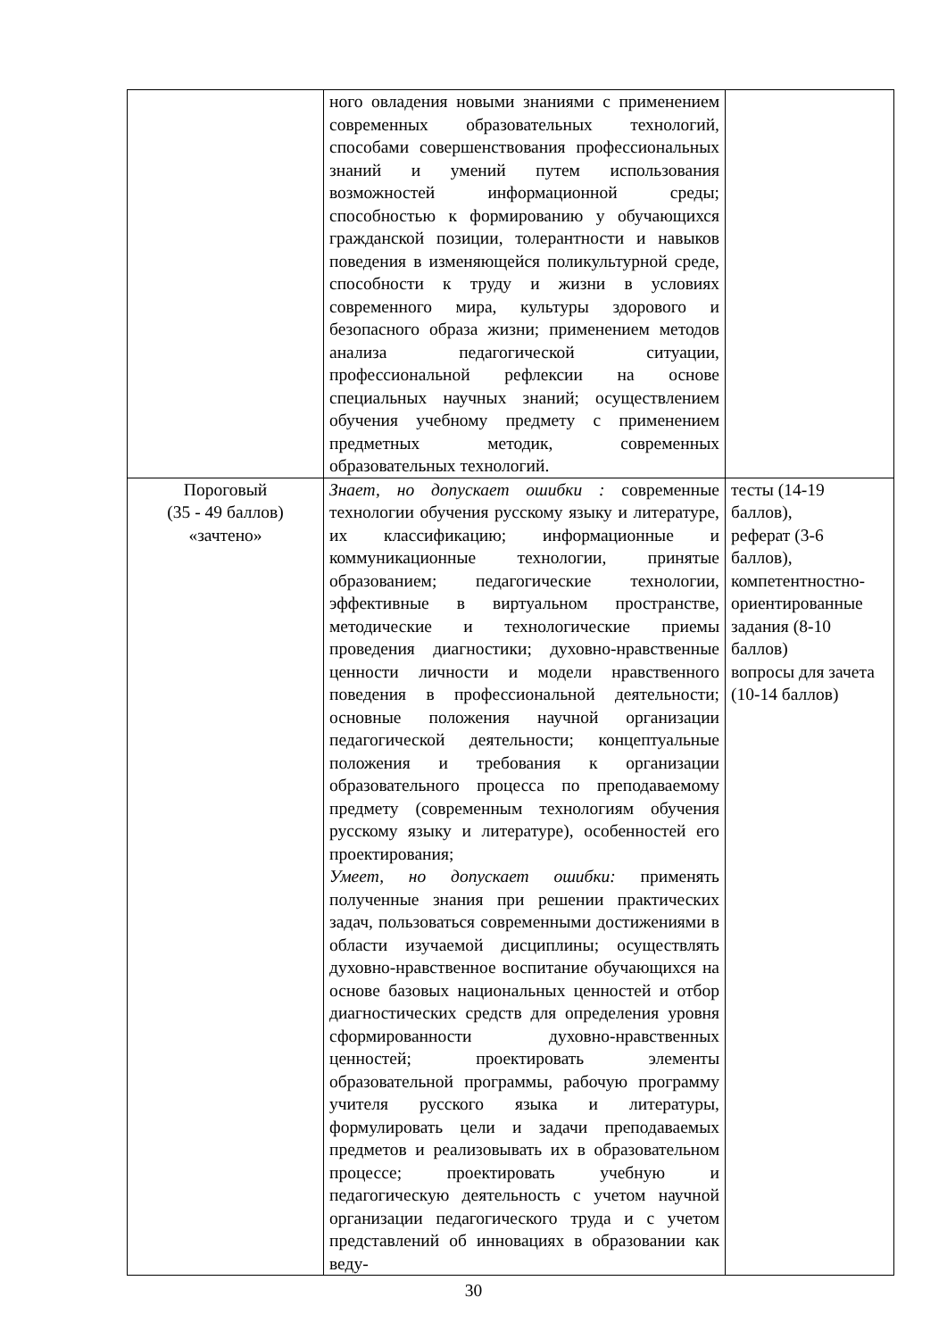| | ного овладения новыми знаниями с применением современных образовательных технологий, способами совершенствования профессиональных знаний и умений путем использования возможностей информационной среды; способностью к формированию у обучающихся гражданской позиции, толерантности и навыков поведения в изменяющейся поликультурной среде, способности к труду и жизни в условиях современного мира, культуры здорового и безопасного образа жизни; применением методов анализа педагогической ситуации, профессиональной рефлексии на основе специальных научных знаний; осуществлением обучения учебному предмету с применением предметных методик, современных образовательных технологий. | |
| Пороговый (35 - 49 баллов) «зачтено» | Знает, но допускает ошибки : современные технологии обучения русскому языку и литературе, их классификацию; информационные и коммуникационные технологии, принятые образованием; педагогические технологии, эффективные в виртуальном пространстве, методические и технологические приемы проведения диагностики; духовно-нравственные ценности личности и модели нравственного поведения в профессиональной деятельности; основные положения научной организации педагогической деятельности; концептуальные положения и требования к организации образовательного процесса по преподаваемому предмету (современным технологиям обучения русскому языку и литературе), особенностей его проектирования; Умеет, но допускает ошибки: применять полученные знания при решении практических задач, пользоваться современными достижениями в области изучаемой дисциплины; осуществлять духовно-нравственное воспитание обучающихся на основе базовых национальных ценностей и отбор диагностических средств для определения уровня сформированности духовно-нравственных ценностей; проектировать элементы образовательной программы, рабочую программу учителя русского языка и литературы, формулировать цели и задачи преподаваемых предметов и реализовывать их в образовательном процессе; проектировать учебную и педагогическую деятельность с учетом научной организации педагогического труда и с учетом представлений об инновациях в образовании как веду- | тесты (14-19 баллов), реферат (3-6 баллов), компетентностно-ориентированные задания (8-10 баллов) вопросы для зачета (10-14 баллов) |
30